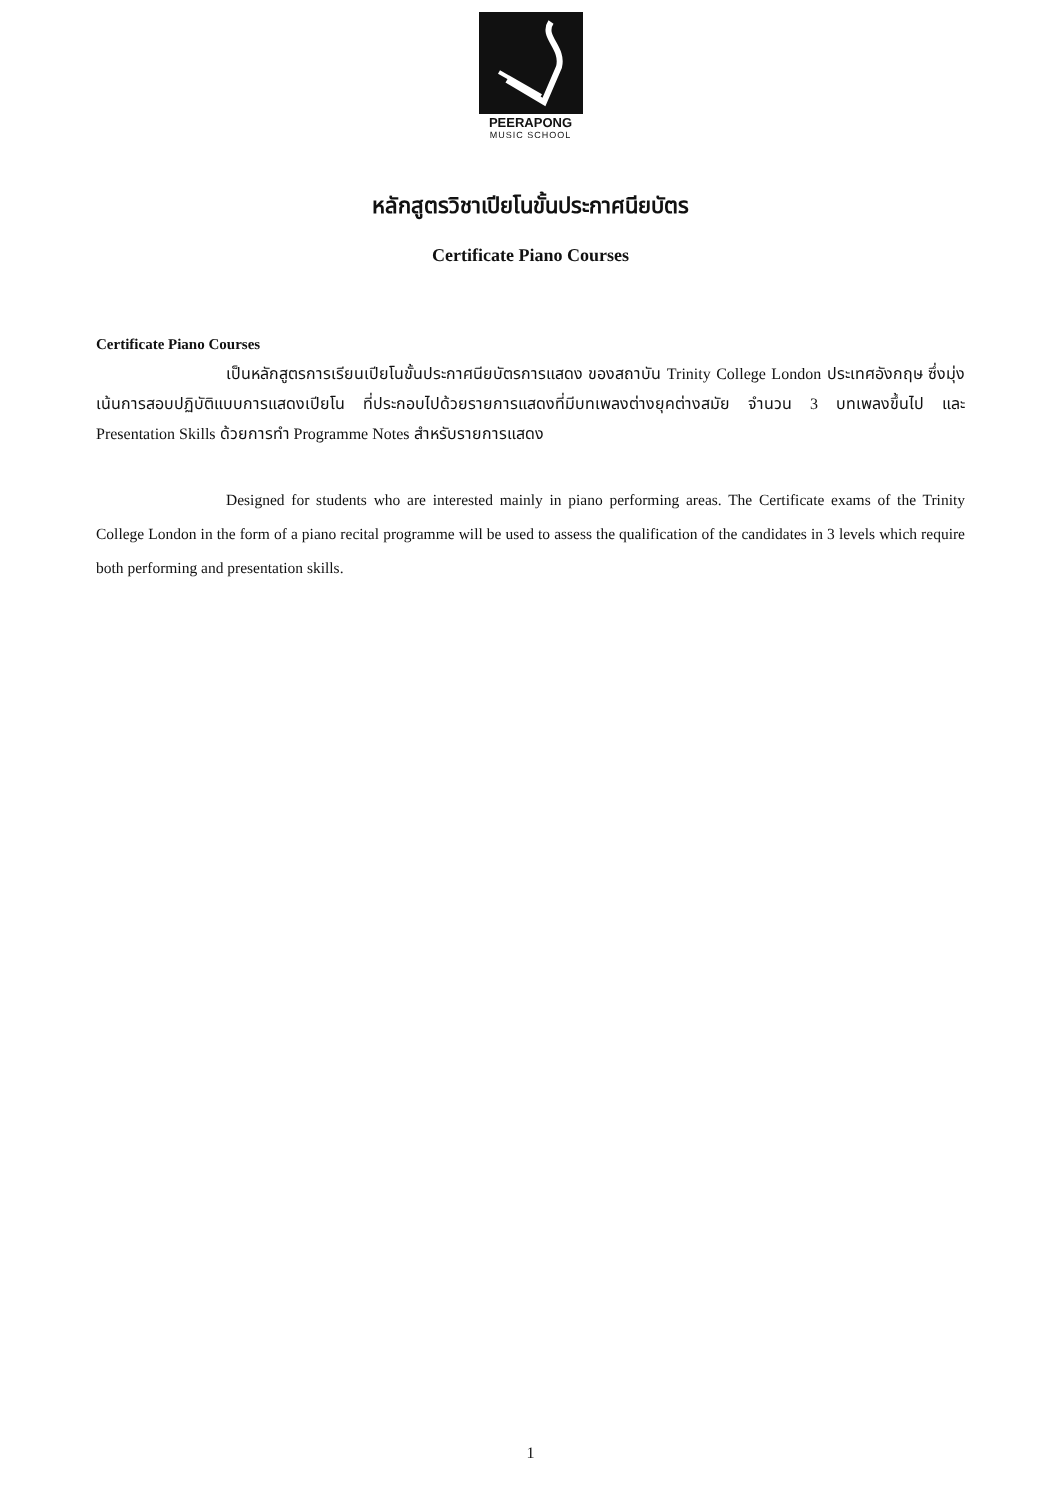PEERAPONG
MUSIC SCHOOL
หลักสูตรวิชาเปียโนขั้นประกาศนียบัตร
Certificate Piano Courses
Certificate Piano Courses
เป็นหลักสูตรการเรียนเปียโนขั้นประกาศนียบัตรการแสดง ของสถาบัน Trinity College London ประเทศอังกฤษ ซึ่งมุ่งเน้นการสอบปฏิบัติแบบการแสดงเปียโน ที่ประกอบไปด้วยรายการแสดงที่มีบทเพลงต่างยุคต่างสมัย จำนวน 3 บทเพลงขึ้นไป และ Presentation Skills ด้วยการทำ Programme Notes สำหรับรายการแสดง
Designed for students who are interested mainly in piano performing areas. The Certificate exams of the Trinity College London in the form of a piano recital programme will be used to assess the qualification of the candidates in 3 levels which require both performing and presentation skills.
1